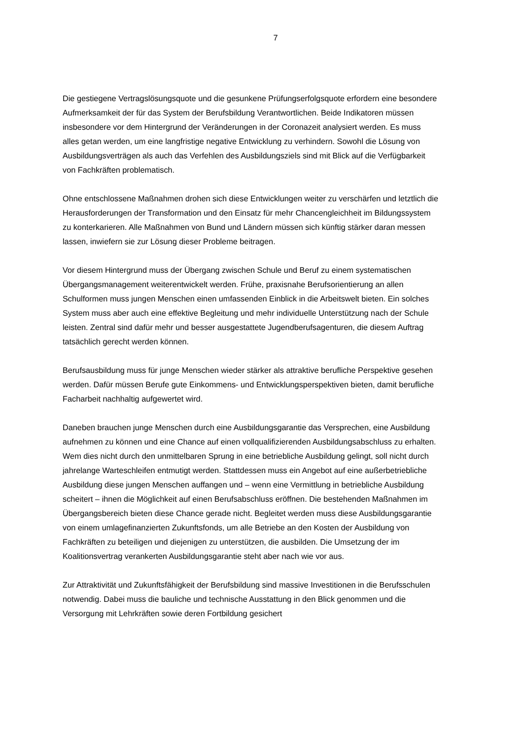7
Die gestiegene Vertragslösungsquote und die gesunkene Prüfungserfolgsquote erfordern eine besondere Aufmerksamkeit der für das System der Berufsbildung Verantwortlichen. Beide Indikatoren müssen insbesondere vor dem Hintergrund der Veränderungen in der Coronazeit analysiert werden. Es muss alles getan werden, um eine langfristige negative Entwicklung zu verhindern. Sowohl die Lösung von Ausbildungsverträgen als auch das Verfehlen des Ausbildungsziels sind mit Blick auf die Verfügbarkeit von Fachkräften problematisch.
Ohne entschlossene Maßnahmen drohen sich diese Entwicklungen weiter zu verschärfen und letztlich die Herausforderungen der Transformation und den Einsatz für mehr Chancengleichheit im Bildungssystem zu konterkarieren. Alle Maßnahmen von Bund und Ländern müssen sich künftig stärker daran messen lassen, inwiefern sie zur Lösung dieser Probleme beitragen.
Vor diesem Hintergrund muss der Übergang zwischen Schule und Beruf zu einem systematischen Übergangsmanagement weiterentwickelt werden. Frühe, praxisnahe Berufsorientierung an allen Schulformen muss jungen Menschen einen umfassenden Einblick in die Arbeitswelt bieten. Ein solches System muss aber auch eine effektive Begleitung und mehr individuelle Unterstützung nach der Schule leisten. Zentral sind dafür mehr und besser ausgestattete Jugendberufsagenturen, die diesem Auftrag tatsächlich gerecht werden können.
Berufsausbildung muss für junge Menschen wieder stärker als attraktive berufliche Perspektive gesehen werden. Dafür müssen Berufe gute Einkommens- und Entwicklungsperspektiven bieten, damit berufliche Facharbeit nachhaltig aufgewertet wird.
Daneben brauchen junge Menschen durch eine Ausbildungsgarantie das Versprechen, eine Ausbildung aufnehmen zu können und eine Chance auf einen vollqualifizierenden Ausbildungsabschluss zu erhalten. Wem dies nicht durch den unmittelbaren Sprung in eine betriebliche Ausbildung gelingt, soll nicht durch jahrelange Warteschleifen entmutigt werden. Stattdessen muss ein Angebot auf eine außerbetriebliche Ausbildung diese jungen Menschen auffangen und – wenn eine Vermittlung in betriebliche Ausbildung scheitert – ihnen die Möglichkeit auf einen Berufsabschluss eröffnen. Die bestehenden Maßnahmen im Übergangsbereich bieten diese Chance gerade nicht. Begleitet werden muss diese Ausbildungsgarantie von einem umlagefinanzierten Zukunftsfonds, um alle Betriebe an den Kosten der Ausbildung von Fachkräften zu beteiligen und diejenigen zu unterstützen, die ausbilden. Die Umsetzung der im Koalitionsvertrag verankerten Ausbildungsgarantie steht aber nach wie vor aus.
Zur Attraktivität und Zukunftsfähigkeit der Berufsbildung sind massive Investitionen in die Berufsschulen notwendig. Dabei muss die bauliche und technische Ausstattung in den Blick genommen und die Versorgung mit Lehrkräften sowie deren Fortbildung gesichert